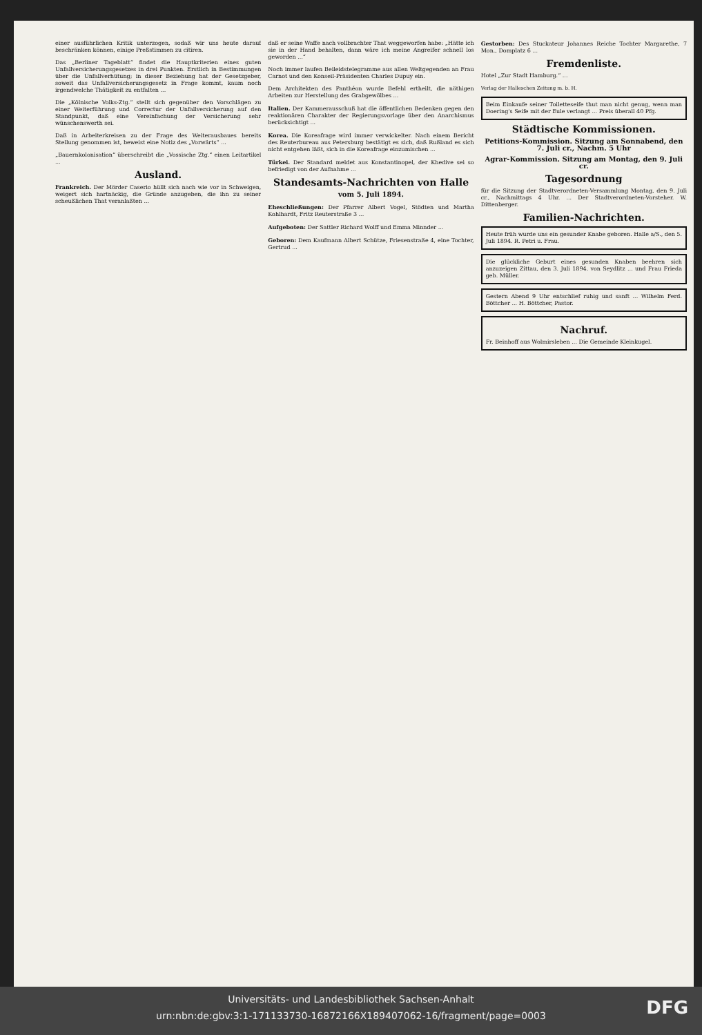einer ausführlichen Kritik unterzogen, sodaß wir uns heute darauf beschränken können, einige Preßstimmen zu citiren.
Das „Berliner Tageblatt“ findet die Hauptkriterien eines guten Unfallversicherungsgesetzes in drei Punkten. Erstlich in Bestimmungen über die Unfallverhütung; in dieser Beziehung hat der Gesetzgeber, soweit das Unfallversicherungsgesetz in Frage kommt, kaum noch irgendwelche Thätigkeit zu entfalten ...
Die „Kölnische Volks-Ztg.“ stellt sich gegenüber den Vorschlägen zu einer Weiterführung und Correctur der Unfallversicherung auf den Standpunkt, daß eine Vereinfachung der Versicherung sehr wünschenswerth sei.
Daß in Arbeiterkreisen zu der Frage des Weiterausbaues bereits Stellung genommen ist, beweist eine Notiz des „Vorwärts“ ...
„Bauernkolonisation“ überschreibt die „Vossische Ztg.“ einen Leitartikel ...
Ausland.
Frankreich. Der Mörder Caserio hüllt sich nach wie vor in Schweigen, weigert sich hartnäckig, die Gründe anzugeben, die ihn zu seiner scheußlichen That veranlaßten ...
daß er seine Waffe nach vollbrachter That weggeworfen habe: „Hätte ich sie in der Hand behalten, dann wäre ich meine Angreifer schnell los geworden ...“
Noch immer laufen Beileidstelegramme aus allen Weltgegenden an Frau Carnot und den Konseil-Präsidenten Charles Dupuy ein.
Dem Architekten des Panthéon wurde Befehl ertheilt, die nöthigen Arbeiten zur Herstellung des Grabgewölbes ...
Italien. Der Kammerausschuß hat die öffentlichen Bedenken gegen den reaktionären Charakter der Regierungsvorlage über den Anarchismus berücksichtigt ...
Korea. Die Koreafrage wird immer verwickelter. Nach einem Bericht des Reuterbureau aus Petersburg bestätigt es sich, daß Rußland es sich nicht entgehen läßt, sich in die Koreafrage einzumischen ...
Türkei. Der Standard meldet aus Konstantinopel, der Khedive sei so befriedigt von der Aufnahme ...
Standesamts-Nachrichten von Halle
vom 5. Juli 1894.
Eheschließungen: Der Pfarrer Albert Vogel, Stödten und Martha Kohlhardt, Fritz Reuterstraße 3 ...
Aufgeboten: Der Sattler Richard Wolff und Emma Minnder ...
Geboren: Dem Kaufmann Albert Schütze, Friesenstraße 4, eine Tochter, Gertrud ...
Gestorben: Des Stuckateur Johannes Reiche Tochter Margarethe, 7 Mon., Domplatz 6 ...
Fremdenliste.
Hotel „Zur Stadt Hamburg.“ ...
Verlag der Halleschen Zeitung m. b. H.
Beim Einkaufe seiner Toiletteseife thut man nicht genug, wenn man Doering's Seife mit der Eule verlangt ... Preis überall 40 Pfg.
Städtische Kommissionen.
Petitions-Kommission. Sitzung am Sonnabend, den 7. Juli cr., Nachm. 5 Uhr
Agrar-Kommission. Sitzung am Montag, den 9. Juli cr.
Tagesordnung
für die Sitzung der Stadtverordneten-Versammlung Montag, den 9. Juli cr., Nachmittags 4 Uhr. ... Der Stadtverordneten-Vorsteher. W. Dittenberger.
Familien-Nachrichten.
Heute früh wurde uns ein gesunder Knabe geboren. Halle a/S., den 5. Juli 1894. R. Petri u. Frau.
Die glückliche Geburt eines gesunden Knaben beehren sich anzuzeigen Zittau, den 3. Juli 1894. von Seydlitz ... und Frau Frieda geb. Müller.
Gestern Abend 9 Uhr entschlief ruhig und sanft ... Wilhelm Ferd. Böttcher ... H. Böttcher, Pastor.
Nachruf.
Fr. Beinhoff aus Wolmirsleben ... Die Gemeinde Kleinkugel.
Universitäts- und Landesbibliothek Sachsen-Anhalt
urn:nbn:de:gbv:3:1-171133730-16872166X189407062-16/fragment/page=0003
DFG